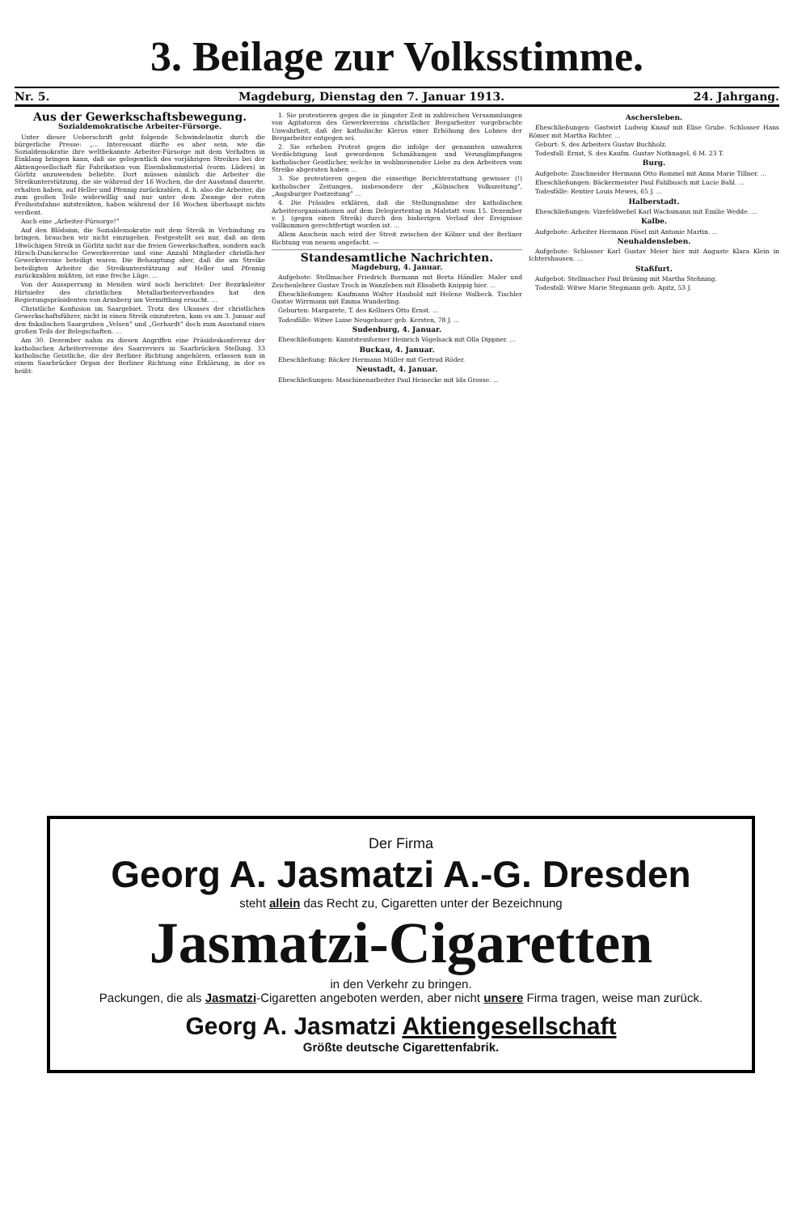3. Beilage zur Volksstimme.
Nr. 5. Magdeburg, Dienstag den 7. Januar 1913. 24. Jahrgang.
Aus der Gewerkschaftsbewegung.
Sozialdemokratische Arbeiter-Fürsorge.
Unter dieser Ueberschrift geht folgende Schwindelnotiz durch die bürgerliche Presse: „... Interessant dürfte es aber sein, wie die Sozialdemokratie ihre weltbekannte Arbeiter-Fürsorge mit dem Verhalten in Einklang bringen kann, daß sie gelegentlich des vorjährigen Streikes bei der Aktiengesellschaft für Fabrikation von Eisenbahnmaterial (vorm. Lüders) in Görlitz anzuwenden beliebte. Dort müssen nämlich die Arbeiter die Streikunterstützung, die sie während der 16 Wochen, die der Ausstand dauerte, erhalten haben, auf Heller und Pfennig zurückzahlen, d. h. also die Arbeiter, die zum großen Teile widerwillig und nur unter dem Zwange der roten Freiheitsfahne mitstreikten, haben während der 16 Wochen überhaupt nichts verdient.
Auch eine „Arbeiter-Fürsorge!“
Auf den Blödsinn, die Sozialdemokratie mit dem Streik in Verbindung zu bringen, brauchen wir nicht einzugehen. Festgestellt sei nur, daß an dem 18wöchigen Streik in Görlitz nicht nur die freien Gewerkschaften, sondern auch Hirsch-Dunckersche Gewerkvereine und eine Anzahl Mitglieder christlicher Gewerkvereine beteiligt waren. Die Behauptung aber, daß die am Streike beteiligten Arbeiter die Streikunterstützung auf Heller und Pfennig zurückzahlen müßten, ist eine freche Lüge. ...
Von der Aussperrung in Menden wird noch berichtet: Der Bezirksleiter Hirtsiefer des christlichen Metallarbeiterverbandes hat den Regierungspräsidenten von Arnsberg um Vermittlung ersucht. ...
Christliche Konfusion im Saargebiet. Trotz des Ukasses der christlichen Gewerkschaftsführer, nicht in einen Streik einzutreten, kam es am 3. Januar auf den fiskalischen Saargruben „Velsen“ und „Gerhardt“ doch zum Ausstand eines großen Teils der Belegschaften. ...
Am 30. Dezember nahm zu diesen Angriffen eine Präsideskonferenz der katholischen Arbeitervereine des Saarreviers in Saarbrücken Stellung. 33 katholische Geistliche, die der Berliner Richtung angehören, erlassen nun in einem Saarbrücker Organ der Berliner Richtung eine Erklärung, in der es heißt:
1. Sie protestieren gegen die in jüngster Zeit in zahlreichen Versammlungen von Agitatoren des Gewerkvereins christlicher Bergarbeiter vorgebrachte Unwahrheit, daß der katholische Klerus einer Erhöhung des Lohnes der Bergarbeiter entgegen sei.
2. Sie erheben Protest gegen die infolge der genannten unwahren Verdächtigung laut gewordenen Schmähungen und Verunglimpfungen katholischer Geistlicher, welche in wohlmeinender Liebe zu den Arbeitern vom Streike abgeraten haben ...
3. Sie protestieren gegen die einseitige Berichterstattung gewisser (!) katholischer Zeitungen, insbesondere der „Kölnischen Volkszeitung“, „Augsburger Postzeitung“ ...
4. Die Präsides erklären, daß die Stellungnahme der katholischen Arbeiterorganisationen auf dem Delegiertentag in Malstatt vom 15. Dezember v. J. (gegen einen Streik) durch den bisherigen Verlauf der Ereignisse vollkommen gerechtfertigt worden ist. ...
Allem Anschein nach wird der Streit zwischen der Kölner und der Berliner Richtung von neuem angefacht. —
Standesamtliche Nachrichten.
Magdeburg, 4. Januar.
Aufgebote: Stellmacher Friedrich Bormann mit Berta Händler. Maler und Zeichenlehrer Gustav Troch in Wanzleben mit Elisabeth Knippig hier. ...
Eheschließungen: Kaufmann Walter Haubold mit Helene Walbeck. Tischler Gustav Wirrmann mit Emma Wunderling.
Geburten: Margarete, T. des Kellners Otto Ernst. ...
Todesfälle: Witwe Luise Neugebauer geb. Kersten, 78 J. ...
Sudenburg, 4. Januar.
Eheschließungen: Kunststeinformer Heinrich Vögelsack mit Olla Dippner. ...
Buckau, 4. Januar.
Eheschließung: Bäcker Hermann Müller mit Gertrud Röder.
Neustadt, 4. Januar.
Eheschließungen: Maschinenarbeiter Paul Heinecke mit Ida Grosse. ...
Aschersleben.
Eheschließungen: Gastwirt Ludwig Knauf mit Elise Grube. Schlosser Hans Römer mit Martha Richter. ...
Geburt: S. des Arbeiters Gustav Buchholz.
Todesfall: Ernst, S. des Kaufm. Gustav Nothnagel, 6 M. 23 T.
Burg.
Aufgebote: Zuschneider Hermann Otto Rommel mit Anna Marie Tillner. ...
Eheschließungen: Bäckermeister Paul Fahlbusch mit Lucie Bahl. ...
Todesfälle: Rentier Louis Mewes, 65 J. ...
Halberstadt.
Eheschließungen: Vizefeldwebel Karl Wachsmann mit Emilie Wedde. ...
Kalbe.
Aufgebote: Arbeiter Hermann Pösel mit Antonie Martin. ...
Neuhaldensleben.
Aufgebote: Schlosser Karl Gustav Meier hier mit Auguste Klara Klein in Ichtershausen. ...
Staßfurt.
Aufgebot: Stellmacher Paul Brüning mit Martha Stehning.
Todesfall: Witwe Marie Stegmann geb. Apitz, 53 J.
Der Firma
Georg A. Jasmatzi A.-G. Dresden
steht allein das Recht zu, Cigaretten unter der Bezeichnung
Jasmatzi-Cigaretten
in den Verkehr zu bringen.
Packungen, die als Jasmatzi-Cigaretten angeboten werden, aber nicht unsere Firma tragen, weise man zurück.
Georg A. Jasmatzi Aktiengesellschaft
Größte deutsche Cigarettenfabrik.